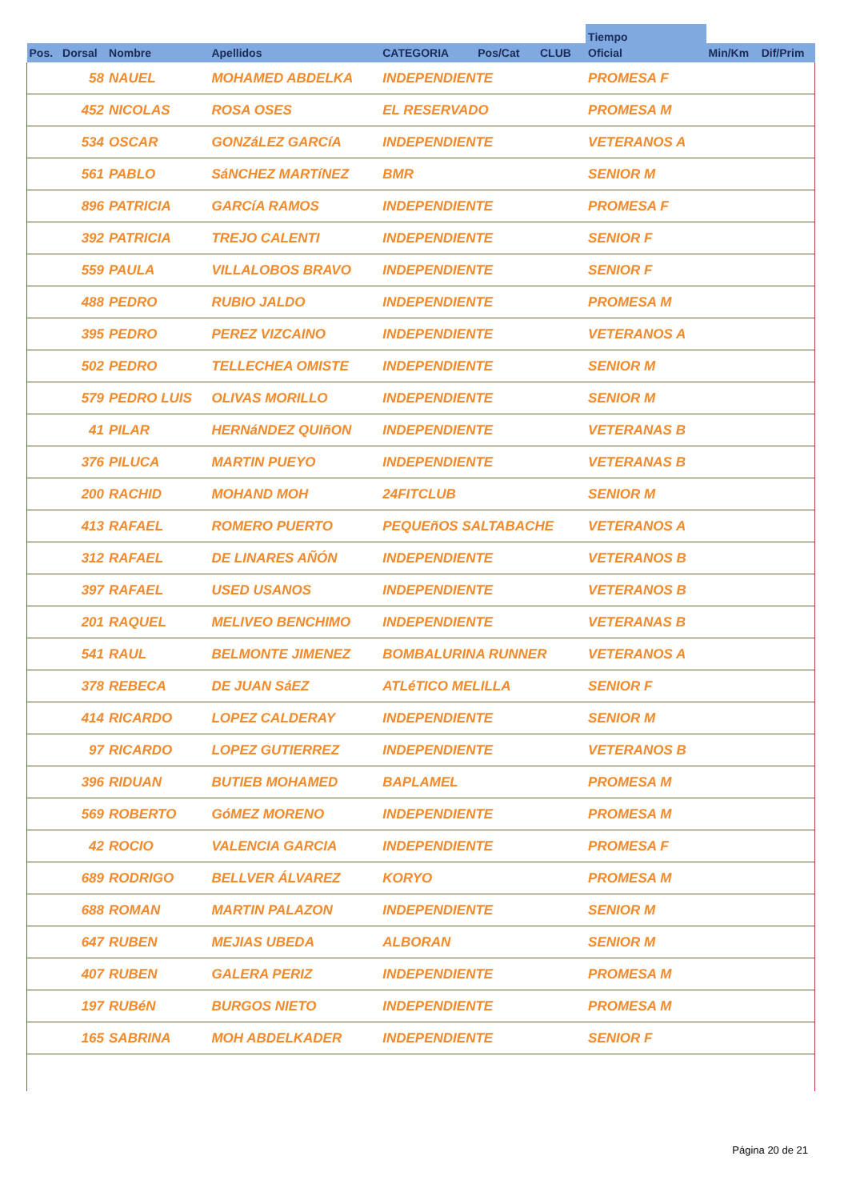| | | | | | | | Tiempo | | |
| --- | --- | --- | --- | --- | --- | --- | --- | --- | --- |
| Pos. | Dorsal | Nombre | Apellidos | CATEGORIA | Pos/Cat | CLUB | Oficial | Min/Km | Dif/Prim |
| | 58 | NAUEL | MOHAMED ABDELKA | INDEPENDIENTE | | | PROMESA F | | |
| | 452 | NICOLAS | ROSA OSES | EL RESERVADO | | | PROMESA M | | |
| | 534 | OSCAR | GONZáLEZ GARCíA | INDEPENDIENTE | | | VETERANOS A | | |
| | 561 | PABLO | SáNCHEZ MARTíNEZ | BMR | | | SENIOR M | | |
| | 896 | PATRICIA | GARCíA RAMOS | INDEPENDIENTE | | | PROMESA F | | |
| | 392 | PATRICIA | TREJO CALENTI | INDEPENDIENTE | | | SENIOR F | | |
| | 559 | PAULA | VILLALOBOS BRAVO | INDEPENDIENTE | | | SENIOR F | | |
| | 488 | PEDRO | RUBIO JALDO | INDEPENDIENTE | | | PROMESA M | | |
| | 395 | PEDRO | PEREZ VIZCAINO | INDEPENDIENTE | | | VETERANOS A | | |
| | 502 | PEDRO | TELLECHEA OMISTE | INDEPENDIENTE | | | SENIOR M | | |
| | 579 | PEDRO LUIS | OLIVAS MORILLO | INDEPENDIENTE | | | SENIOR M | | |
| | 41 | PILAR | HERNáNDEZ QUIñON | INDEPENDIENTE | | | VETERANAS B | | |
| | 376 | PILUCA | MARTIN PUEYO | INDEPENDIENTE | | | VETERANAS B | | |
| | 200 | RACHID | MOHAND MOH | 24FITCLUB | | | SENIOR M | | |
| | 413 | RAFAEL | ROMERO PUERTO | PEQUEñOS SALTABACHE | | | VETERANOS A | | |
| | 312 | RAFAEL | DE LINARES AÑÓN | INDEPENDIENTE | | | VETERANOS B | | |
| | 397 | RAFAEL | USED USANOS | INDEPENDIENTE | | | VETERANOS B | | |
| | 201 | RAQUEL | MELIVEO BENCHIMO | INDEPENDIENTE | | | VETERANAS B | | |
| | 541 | RAUL | BELMONTE JIMENEZ | BOMBALURINA RUNNER | | | VETERANOS A | | |
| | 378 | REBECA | DE JUAN SáEZ | ATLéTICO MELILLA | | | SENIOR F | | |
| | 414 | RICARDO | LOPEZ CALDERAY | INDEPENDIENTE | | | SENIOR M | | |
| | 97 | RICARDO | LOPEZ GUTIERREZ | INDEPENDIENTE | | | VETERANOS B | | |
| | 396 | RIDUAN | BUTIEB MOHAMED | BAPLAMEL | | | PROMESA M | | |
| | 569 | ROBERTO | GóMEZ MORENO | INDEPENDIENTE | | | PROMESA M | | |
| | 42 | ROCIO | VALENCIA GARCIA | INDEPENDIENTE | | | PROMESA F | | |
| | 689 | RODRIGO | BELLVER ÁLVAREZ | KORYO | | | PROMESA M | | |
| | 688 | ROMAN | MARTIN PALAZON | INDEPENDIENTE | | | SENIOR M | | |
| | 647 | RUBEN | MEJIAS UBEDA | ALBORAN | | | SENIOR M | | |
| | 407 | RUBEN | GALERA PERIZ | INDEPENDIENTE | | | PROMESA M | | |
| | 197 | RUBéN | BURGOS NIETO | INDEPENDIENTE | | | PROMESA M | | |
| | 165 | SABRINA | MOH ABDELKADER | INDEPENDIENTE | | | SENIOR F | | |
Página 20 de 21